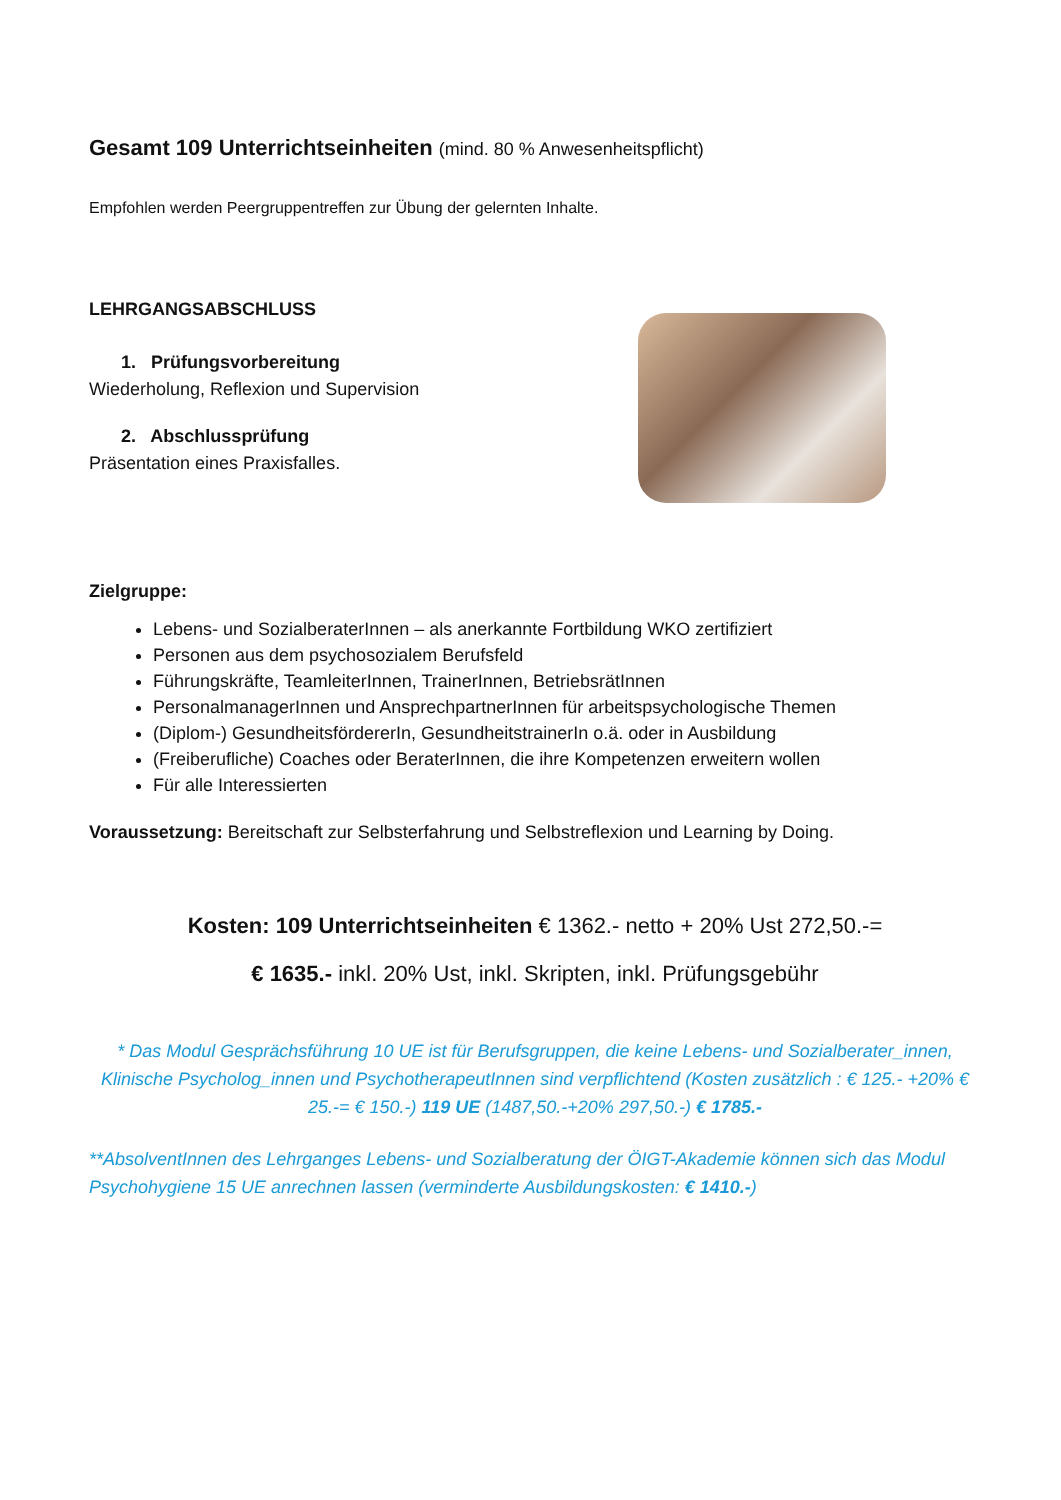Gesamt 109 Unterrichtseinheiten (mind. 80 % Anwesenheitspflicht)
Empfohlen werden Peergruppentreffen zur Übung der gelernten Inhalte.
LEHRGANGSABSCHLUSS
1. Prüfungsvorbereitung
Wiederholung, Reflexion und Supervision
2. Abschlussprüfung
Präsentation eines Praxisfalles.
Zielgruppe:
Lebens- und SozialberaterInnen – als anerkannte Fortbildung WKO zertifiziert
Personen aus dem psychosozialem Berufsfeld
Führungskräfte, TeamleiterInnen, TrainerInnen, BetriebsrätInnen
PersonalmanagerInnen und AnsprechpartnerInnen für arbeitspsychologische Themen
(Diplom-) GesundheitsfördererIn, GesundheitstrainerIn o.ä. oder in Ausbildung
(Freiberufliche) Coaches oder BeraterInnen, die ihre Kompetenzen erweitern wollen
Für alle Interessierten
Voraussetzung: Bereitschaft zur Selbsterfahrung und Selbstreflexion und Learning by Doing.
Kosten: 109 Unterrichtseinheiten € 1362.- netto + 20% Ust 272,50.-=
€ 1635.- inkl. 20% Ust, inkl. Skripten, inkl. Prüfungsgebühr
* Das Modul Gesprächsführung 10 UE ist für Berufsgruppen, die keine Lebens- und Sozialberater_innen, Klinische Psycholog_innen und PsychotherapeutInnen sind verpflichtend (Kosten zusätzlich : € 125.- +20% € 25.-= € 150.-) 119 UE (1487,50.-+20% 297,50.-) € 1785.-
**AbsolventInnen des Lehrganges Lebens- und Sozialberatung der ÖIGT-Akademie können sich das Modul Psychohygiene 15 UE anrechnen lassen (verminderte Ausbildungskosten: € 1410.-)